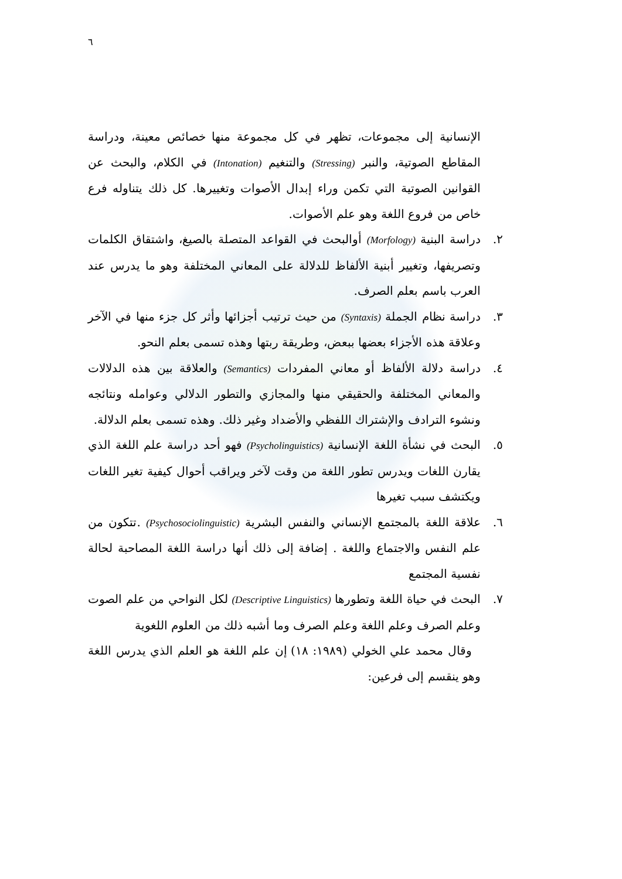٦
الإنسانية إلى مجموعات، تظهر في كل مجموعة منها خصائص معينة، ودراسة المقاطع الصوتية، والنبر (Stressing) والتنغيم (Intonation) في الكلام، والبحث عن القوانين الصوتية التي تكمن وراء إبدال الأصوات وتغييرها. كل ذلك يتناوله فرع خاص من فروع اللغة وهو علم الأصوات.
٢.
دراسة البنية (Morfology) أوالبحث في القواعد المتصلة بالصيغ، واشتقاق الكلمات وتصريفها، وتغيير أبنية الألفاظ للدلالة على المعاني المختلفة وهو ما يدرس عند العرب باسم بعلم الصرف.
٣.
دراسة نظام الجملة (Syntaxis) من حيث ترتيب أجزائها وأثر كل جزء منها في الآخر وعلاقة هذه الأجزاء بعضها ببعض، وطريقة ربتها وهذه تسمى بعلم النحو.
٤.
دراسة دلالة الألفاظ أو معاني المفردات (Semantics) والعلاقة بين هذه الدلالات والمعاني المختلفة والحقيقي منها والمجازي والتطور الدلالي وعوامله ونتائجه ونشوء الترادف والإشتراك اللفظي والأضداد وغير ذلك. وهذه تسمى بعلم الدلالة.
٥.
البحث في نشأة اللغة الإنسانية (Psycholinguistics) فهو أحد دراسة علم اللغة الذي يقارن اللغات ويدرس تطور اللغة من وقت لآخر ويراقب أحوال كيفية تغير اللغات ويكتشف سبب تغيرها
٦.
علاقة اللغة بالمجتمع الإنساني والنفس البشرية (Psychosociolinguistic) .تتكون من علم النفس والاجتماع واللغة . إضافة إلى ذلك أنها دراسة اللغة المصاحبة لحالة نفسية المجتمع
٧.
البحث في حياة اللغة وتطورها (Descriptive Linguistics) لكل النواحي من علم الصوت وعلم الصرف وعلم اللغة وعلم الصرف وما أشبه ذلك من العلوم اللغوية
وقال محمد علي الخولي (١٩٨٩: ١٨) إن علم اللغة هو العلم الذي يدرس اللغة وهو ينقسم إلى فرعين: